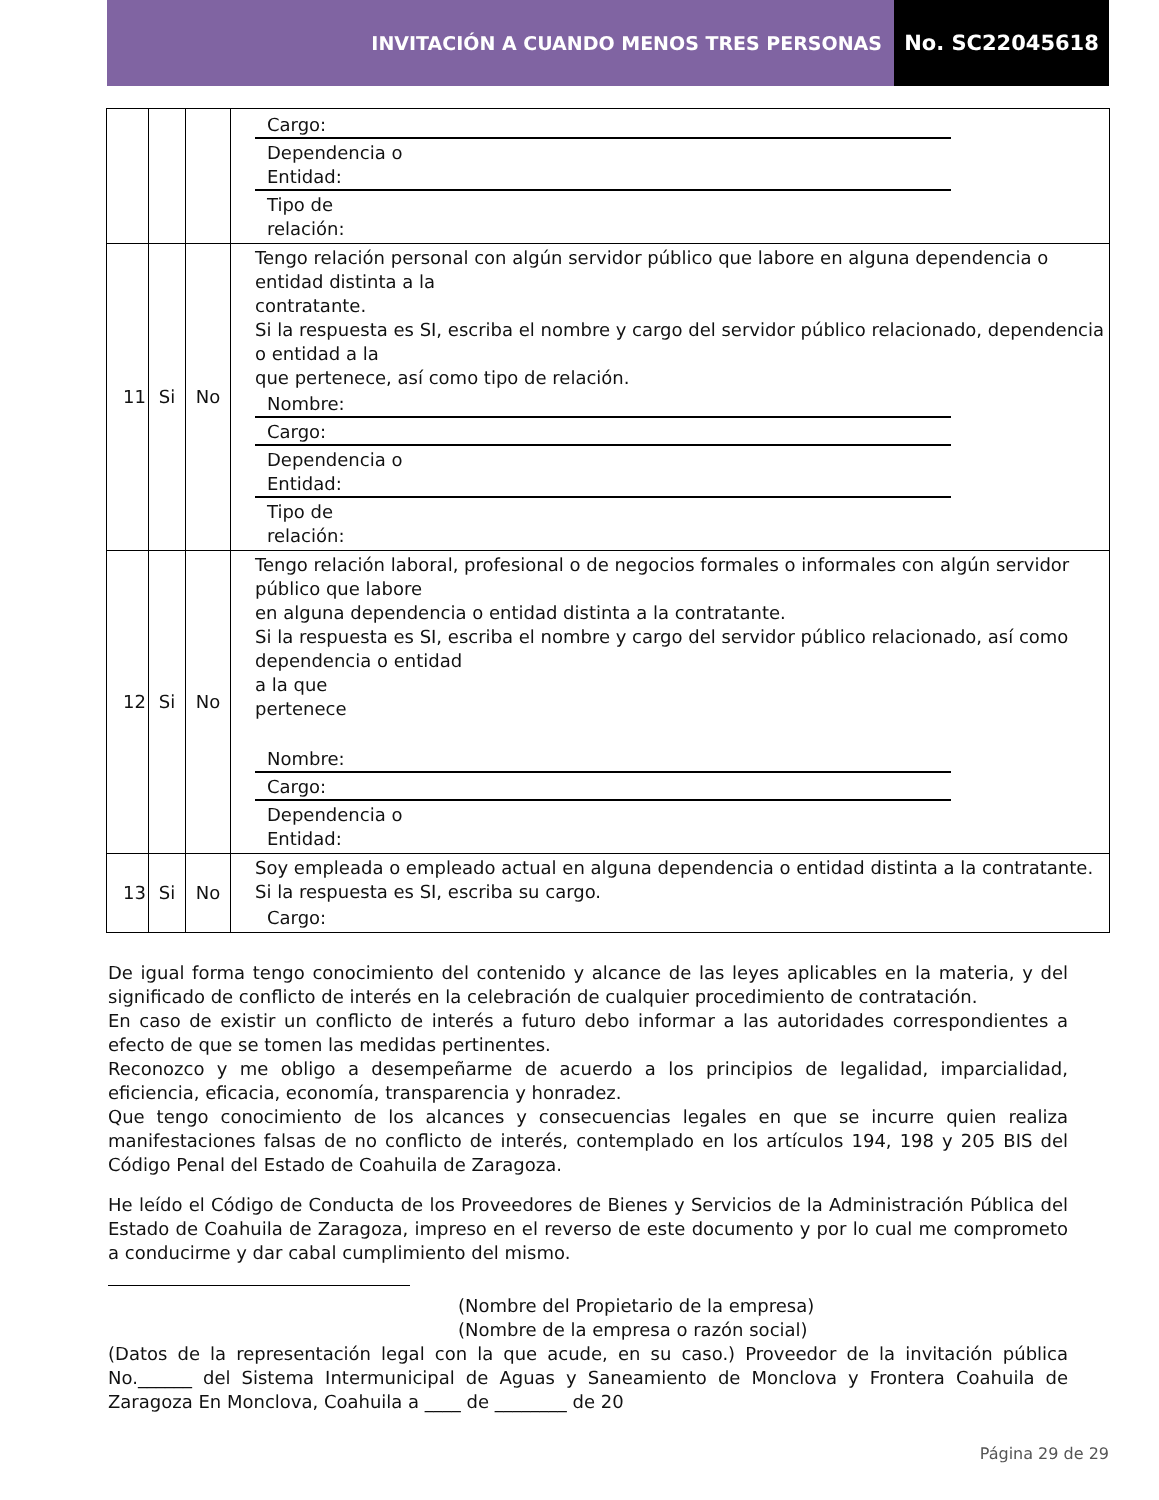INVITACIÓN A CUANDO MENOS TRES PERSONAS
No. SC22045618
| | | | Cargo: Dependencia o Entidad: Tipo de relación: |
| 11 | Si | No | Tengo relación personal con algún servidor público que labore en alguna dependencia o entidad distinta a la contratante. Si la respuesta es SI, escriba el nombre y cargo del servidor público relacionado, dependencia o entidad a la que pertenece, así como tipo de relación. Nombre: Cargo: Dependencia o Entidad: Tipo de relación: |
| 12 | Si | No | Tengo relación laboral, profesional o de negocios formales o informales con algún servidor público que labore en alguna dependencia o entidad distinta a la contratante. Si la respuesta es SI, escriba el nombre y cargo del servidor público relacionado, así como dependencia o entidad a la que pertenece Nombre: Cargo: Dependencia o Entidad: |
| 13 | Si | No | Soy empleada o empleado actual en alguna dependencia o entidad distinta a la contratante. Si la respuesta es SI, escriba su cargo. Cargo: |
De igual forma tengo conocimiento del contenido y alcance de las leyes aplicables en la materia, y del significado de conflicto de interés en la celebración de cualquier procedimiento de contratación.
En caso de existir un conflicto de interés a futuro debo informar a las autoridades correspondientes a efecto de que se tomen las medidas pertinentes.
Reconozco y me obligo a desempeñarme de acuerdo a los principios de legalidad, imparcialidad, eficiencia, eficacia, economía, transparencia y honradez.
Que tengo conocimiento de los alcances y consecuencias legales en que se incurre quien realiza manifestaciones falsas de no conflicto de interés, contemplado en los artículos 194, 198 y 205 BIS del Código Penal del Estado de Coahuila de Zaragoza.
He leído el Código de Conducta de los Proveedores de Bienes y Servicios de la Administración Pública del Estado de Coahuila de Zaragoza, impreso en el reverso de este documento y por lo cual me comprometo a conducirme y dar cabal cumplimiento del mismo.
(Nombre del Propietario de la empresa)
(Nombre de la empresa o razón social)
(Datos de la representación legal con la que acude, en su caso.) Proveedor de la invitación pública No.______ del Sistema Intermunicipal de Aguas y Saneamiento de Monclova y Frontera Coahuila de Zaragoza En Monclova, Coahuila a ____ de ________ de 20
Página 29 de 29